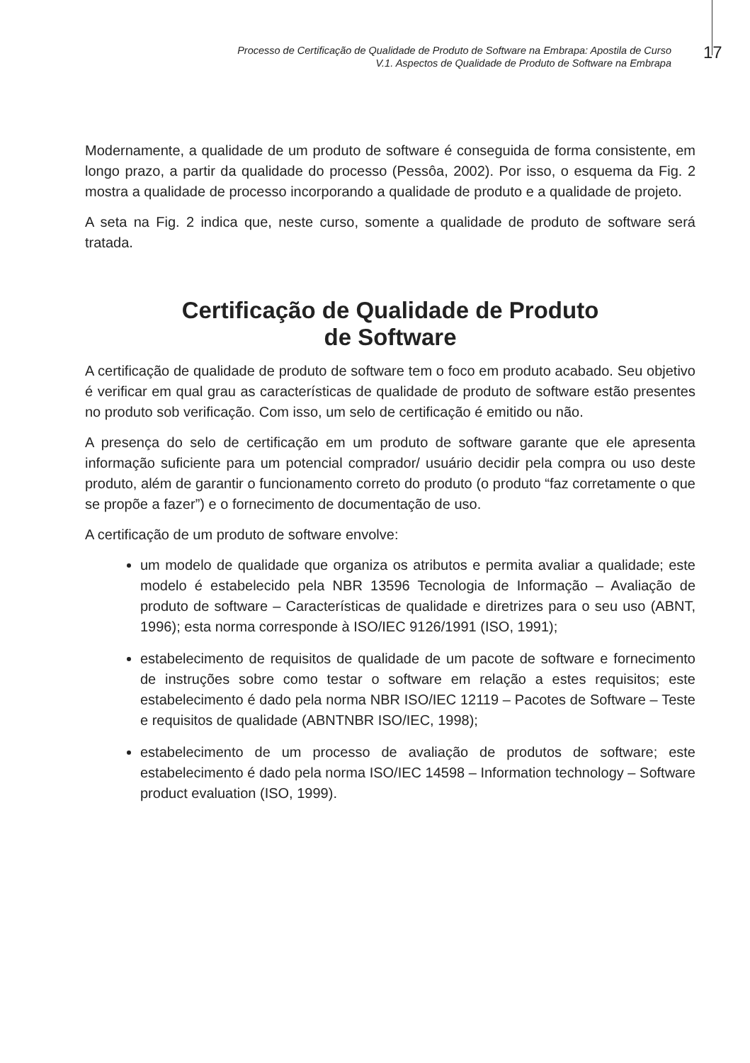Processo de Certificação de Qualidade de Produto de Software na Embrapa: Apostila de Curso
V.1. Aspectos de Qualidade de Produto de Software na Embrapa
17
Modernamente, a qualidade de um produto de software é conseguida de forma consistente, em longo prazo, a partir da qualidade do processo (Pessôa, 2002). Por isso, o esquema da Fig. 2 mostra a qualidade de processo incorporando a qualidade de produto e a qualidade de projeto.
A seta na Fig. 2 indica que, neste curso, somente a qualidade de produto de software será tratada.
Certificação de Qualidade de Produto
de Software
A certificação de qualidade de produto de software tem o foco em produto acabado. Seu objetivo é verificar em qual grau as características de qualidade de produto de software estão presentes no produto sob verificação. Com isso, um selo de certificação é emitido ou não.
A presença do selo de certificação em um produto de software garante que ele apresenta informação suficiente para um potencial comprador/ usuário decidir pela compra ou uso deste produto, além de garantir o funcionamento correto do produto (o produto “faz corretamente o que se propõe a fazer”) e o fornecimento de documentação de uso.
A certificação de um produto de software envolve:
um modelo de qualidade que organiza os atributos e permita avaliar a qualidade; este modelo é estabelecido pela NBR 13596 Tecnologia de Informação – Avaliação de produto de software – Características de qualidade e diretrizes para o seu uso (ABNT, 1996); esta norma corresponde à ISO/IEC 9126/1991 (ISO, 1991);
estabelecimento de requisitos de qualidade de um pacote de software e fornecimento de instruções sobre como testar o software em relação a estes requisitos; este estabelecimento é dado pela norma NBR ISO/IEC 12119 – Pacotes de Software – Teste e requisitos de qualidade (ABNTNBR ISO/IEC, 1998);
estabelecimento de um processo de avaliação de produtos de software; este estabelecimento é dado pela norma ISO/IEC 14598 – Information technology – Software product evaluation (ISO, 1999).